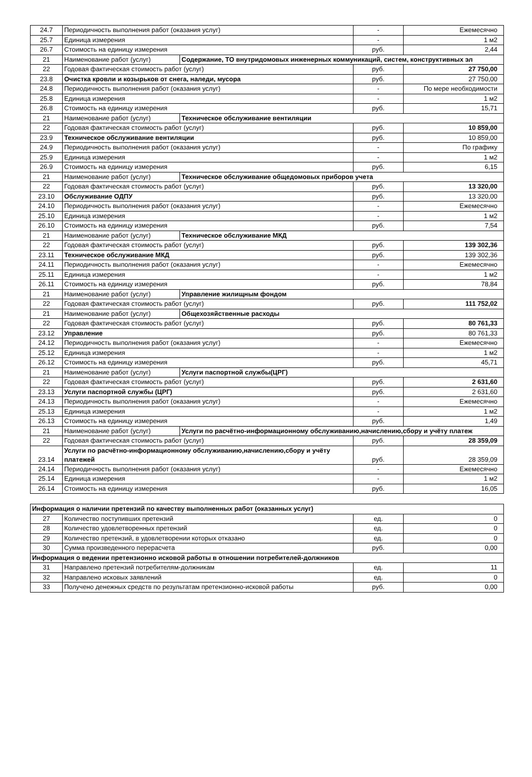| 24.7 | Периодичность выполнения работ (оказания услуг) | | - | Ежемесячно |
| 25.7 | Единица измерения | | - | 1 м2 |
| 26.7 | Стоимость на единицу измерения | | руб. | 2,44 |
| 21 | Наименование работ (услуг) | Содержание, ТО внутридомовых инженерных коммуникаций, систем, конструктивных эл | | |
| 22 | Годовая фактическая стоимость работ (услуг) | | руб. | 27 750,00 |
| 23.8 | Очистка кровли и козырьков от снега, наледи, мусора | | руб. | 27 750,00 |
| 24.8 | Периодичность выполнения работ (оказания услуг) | | - | По мере необходимости |
| 25.8 | Единица измерения | | - | 1 м2 |
| 26.8 | Стоимость на единицу измерения | | руб. | 15,71 |
| 21 | Наименование работ (услуг) | Техническое обслуживание вентиляции | | |
| 22 | Годовая фактическая стоимость работ (услуг) | | руб. | 10 859,00 |
| 23.9 | Техническое обслуживание вентиляции | | руб. | 10 859,00 |
| 24.9 | Периодичность выполнения работ (оказания услуг) | | - | По графику |
| 25.9 | Единица измерения | | - | 1 м2 |
| 26.9 | Стоимость на единицу измерения | | руб. | 6,15 |
| 21 | Наименование работ (услуг) | Техническое обслуживание общедомовых приборов учета | | |
| 22 | Годовая фактическая стоимость работ (услуг) | | руб. | 13 320,00 |
| 23.10 | Обслуживание ОДПУ | | руб. | 13 320,00 |
| 24.10 | Периодичность выполнения работ (оказания услуг) | | - | Ежемесячно |
| 25.10 | Единица измерения | | - | 1 м2 |
| 26.10 | Стоимость на единицу измерения | | руб. | 7,54 |
| 21 | Наименование работ (услуг) | Техническое обслуживание МКД | | |
| 22 | Годовая фактическая стоимость работ (услуг) | | руб. | 139 302,36 |
| 23.11 | Техническое обслуживание МКД | | руб. | 139 302,36 |
| 24.11 | Периодичность выполнения работ (оказания услуг) | | - | Ежемесячно |
| 25.11 | Единица измерения | | - | 1 м2 |
| 26.11 | Стоимость на единицу измерения | | руб. | 78,84 |
| 21 | Наименование работ (услуг) | Управление жилищным фондом | | |
| 22 | Годовая фактическая стоимость работ (услуг) | | руб. | 111 752,02 |
| 21 | Наименование работ (услуг) | Общехозяйственные расходы | | |
| 22 | Годовая фактическая стоимость работ (услуг) | | руб. | 80 761,33 |
| 23.12 | Управление | | руб. | 80 761,33 |
| 24.12 | Периодичность выполнения работ (оказания услуг) | | - | Ежемесячно |
| 25.12 | Единица измерения | | - | 1 м2 |
| 26.12 | Стоимость на единицу измерения | | руб. | 45,71 |
| 21 | Наименование работ (услуг) | Услуги паспортной службы(ЦРГ) | | |
| 22 | Годовая фактическая стоимость работ (услуг) | | руб. | 2 631,60 |
| 23.13 | Услуги паспортной службы (ЦРГ) | | руб. | 2 631,60 |
| 24.13 | Периодичность выполнения работ (оказания услуг) | | - | Ежемесячно |
| 25.13 | Единица измерения | | - | 1 м2 |
| 26.13 | Стоимость на единицу измерения | | руб. | 1,49 |
| 21 | Наименование работ (услуг) | Услуги по расчётно-информационному обслуживанию,начислению,сбору и учёту платеж | | |
| 22 | Годовая фактическая стоимость работ (услуг) | | руб. | 28 359,09 |
| 23.14 | Услуги по расчётно-информационному обслуживанию,начислению,сбору и учёту платежей | | руб. | 28 359,09 |
| 24.14 | Периодичность выполнения работ (оказания услуг) | | - | Ежемесячно |
| 25.14 | Единица измерения | | - | 1 м2 |
| 26.14 | Стоимость на единицу измерения | | руб. | 16,05 |
| Информация о наличии претензий по качеству выполненных работ (оказанных услуг) | | | |
| 27 | Количество поступивших претензий | ед. | 0 |
| 28 | Количество удовлетворенных претензий | ед. | 0 |
| 29 | Количество претензий, в удовлетворении которых отказано | ед. | 0 |
| 30 | Сумма произведенного перерасчета | руб. | 0,00 |
| Информация о ведении претензионно исковой работы в отношении потребителей-должников | | | |
| 31 | Направлено претензий потребителям-должникам | ед. | 11 |
| 32 | Направлено исковых заявлений | ед. | 0 |
| 33 | Получено денежных средств по результатам претензионно-исковой работы | руб. | 0,00 |